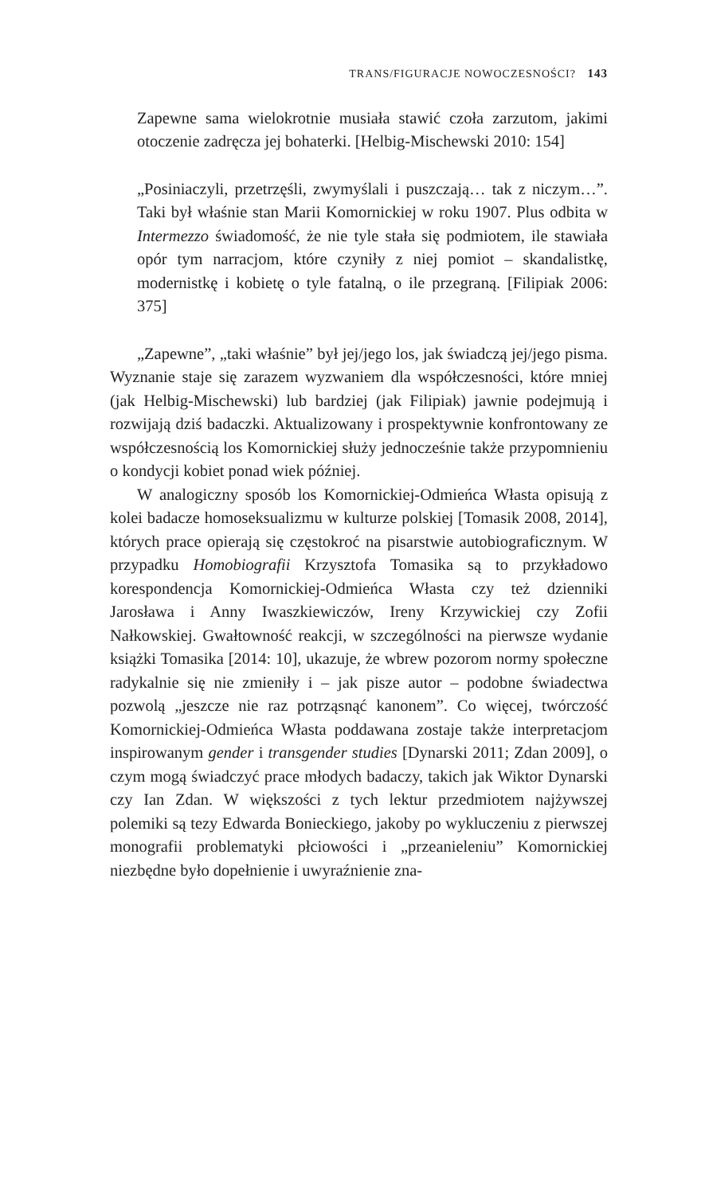TRANS/FIGURACJE NOWOCZESNOŚCI? 143
Zapewne sama wielokrotnie musiała stawić czoła zarzutom, jakimi otoczenie zadręcza jej bohaterki. [Helbig-Mischewski 2010: 154]
„Posiniaczyli, przetrzęśli, zwymyślali i puszczają… tak z niczym…”. Taki był właśnie stan Marii Komornickiej w roku 1907. Plus odbita w Intermezzo świadomość, że nie tyle stała się podmiotem, ile stawiała opór tym narracjom, które czyniły z niej pomiot – skandalistkę, modernistkę i kobietę o tyle fatalną, o ile przegraną. [Filipiak 2006: 375]
„Zapewne”, „taki właśnie” był jej/jego los, jak świadczą jej/jego pisma. Wyznanie staje się zarazem wyzwaniem dla współczesności, które mniej (jak Helbig-Mischewski) lub bardziej (jak Filipiak) jawnie podejmują i rozwijają dziś badaczki. Aktualizowany i prospektywnie konfrontowany ze współczesnością los Komornickiej służy jednocześnie także przypomnieniu o kondycji kobiet ponad wiek później.
W analogiczny sposób los Komornickiej-Odmieńca Własta opisują z kolei badacze homoseksualizmu w kulturze polskiej [Tomasik 2008, 2014], których prace opierają się częstokroć na pisarstwie autobiograficznym. W przypadku Homobiografii Krzysztofa Tomasika są to przykładowo korespondencja Komornickiej-Odmieńca Własta czy też dzienniki Jarosława i Anny Iwaszkiewiczów, Ireny Krzywickiej czy Zofii Nałkowskiej. Gwałtowność reakcji, w szczególności na pierwsze wydanie książki Tomasika [2014: 10], ukazuje, że wbrew pozorom normy społeczne radykalnie się nie zmieniły i – jak pisze autor – podobne świadectwa pozwolą „jeszcze nie raz potrząsnąć kanonem”. Co więcej, twórczość Komornickiej-Odmieńca Własta poddawana zostaje także interpretacjom inspirowanym gender i transgender studies [Dynarski 2011; Zdan 2009], o czym mogą świadczyć prace młodych badaczy, takich jak Wiktor Dynarski czy Ian Zdan. W większości z tych lektur przedmiotem najżywszej polemiki są tezy Edwarda Bonieckiego, jakoby po wykluczeniu z pierwszej monografii problematyki płciowości i „przeanieleniu” Komornickiej niezbędne było dopełnienie i uwyraźnienie zna-